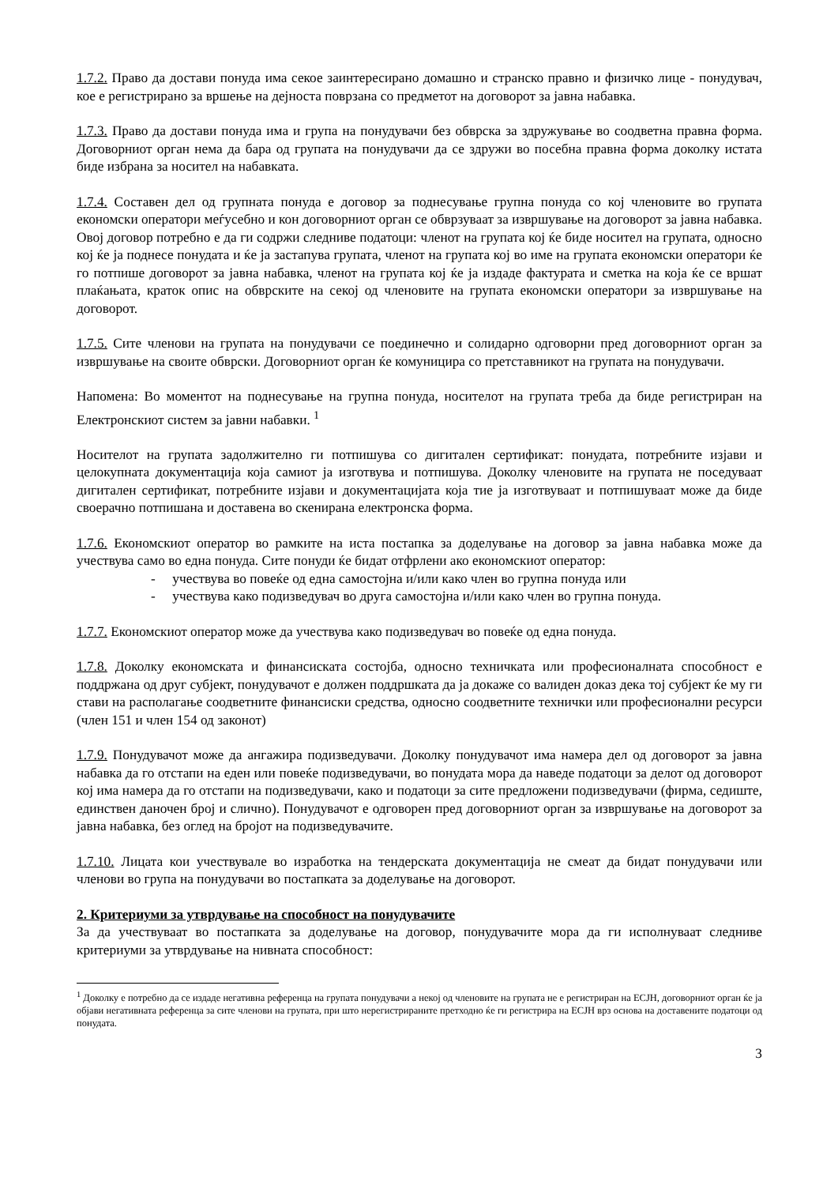1.7.2. Право да достави понуда има секое заинтересирано домашно и странско правно и физичко лице - понудувач, кое е регистрирано за вршење на дејноста поврзана со предметот на договорот за јавна набавка.
1.7.3. Право да достави понуда има и група на понудувачи без обврска за здружување во соодветна правна форма. Договорниот орган нема да бара од групата на понудувачи да се здружи во посебна правна форма доколку истата биде избрана за носител на набавката.
1.7.4. Составен дел од групната понуда е договор за поднесување групна понуда со кој членовите во групата економски оператори меѓусебно и кон договорниот орган се обврзуваат за извршување на договорот за јавна набавка. Овој договор потребно е да ги содржи следниве податоци: членот на групата кој ќе биде носител на групата, односно кој ќе ја поднесе понудата и ќе ја застапува групата, членот на групата кој во име на групата економски оператори ќе го потпише договорот за јавна набавка, членот на групата кој ќе ја издаде фактурата и сметка на која ќе се вршат плаќањата, краток опис на обврските на секој од членовите на групата економски оператори за извршување на договорот.
1.7.5. Сите членови на групата на понудувачи се поединечно и солидарно одговорни пред договорниот орган за извршување на своите обврски. Договорниот орган ќе комуницира со претставникот на групата на понудувачи.
Напомена: Во моментот на поднесување на групна понуда, носителот на групата треба да биде регистриран на Електронскиот систем за јавни набавки. <sup>1</sup>
Носителот на групата задолжително ги потпишува со дигитален сертификат: понудата, потребните изјави и целокупната документација која самиот ја изготвува и потпишува. Доколку членовите на групата не поседуваат дигитален сертификат, потребните изјави и документацијата која тие ја изготвуваат и потпишуваат може да биде своерачно потпишана и доставена во скенирана електронска форма.
1.7.6. Економскиот оператор во рамките на иста постапка за доделување на договор за јавна набавка може да учествува само во една понуда. Сите понуди ќе бидат отфрлени ако економскиот оператор:
- учествува во повеќе од една самостојна и/или како член во групна понуда или
- учествува како подизведувач во друга самостојна и/или како член во групна понуда.
1.7.7. Економскиот оператор може да учествува како подизведувач во повеќе од една понуда.
1.7.8. Доколку економската и финансиската состојба, односно техничката или професионалната способност е поддржана од друг субјект, понудувачот е должен поддршката да ја докаже со валиден доказ дека тој субјект ќе му ги стави на располагање соодветните финансиски средства, односно соодветните технички или професионални ресурси (член 151 и член 154 од законот)
1.7.9. Понудувачот може да ангажира подизведувачи. Доколку понудувачот има намера дел од договорот за јавна набавка да го отстапи на еден или повеќе подизведувачи, во понудата мора да наведе податоци за делот од договорот кој има намера да го отстапи на подизведувачи, како и податоци за сите предложени подизведувачи (фирма, седиште, единствен даночен број и слично). Понудувачот е одговорен пред договорниот орган за извршување на договорот за јавна набавка, без оглед на бројот на подизведувачите.
1.7.10. Лицата кои учествувале во изработка на тендерската документација не смеат да бидат понудувачи или членови во група на понудувачи во постапката за доделување на договорот.
2. Критериуми за утврдување на способност на понудувачите
За да учествуваат во постапката за доделување на договор, понудувачите мора да ги исполнуваат следниве критериуми за утврдување на нивната способност:
<sup>1</sup> Доколку е потребно да се издаде негативна референца на групата понудувачи а некој од членовите на групата не е регистриран на ЕСЈН, договорниот орган ќе ја објави негативната референца за сите членови на групата, при што нерегистрираните претходно ќе ги регистрира на ЕСЈН врз основа на доставените податоци од понудата.
3